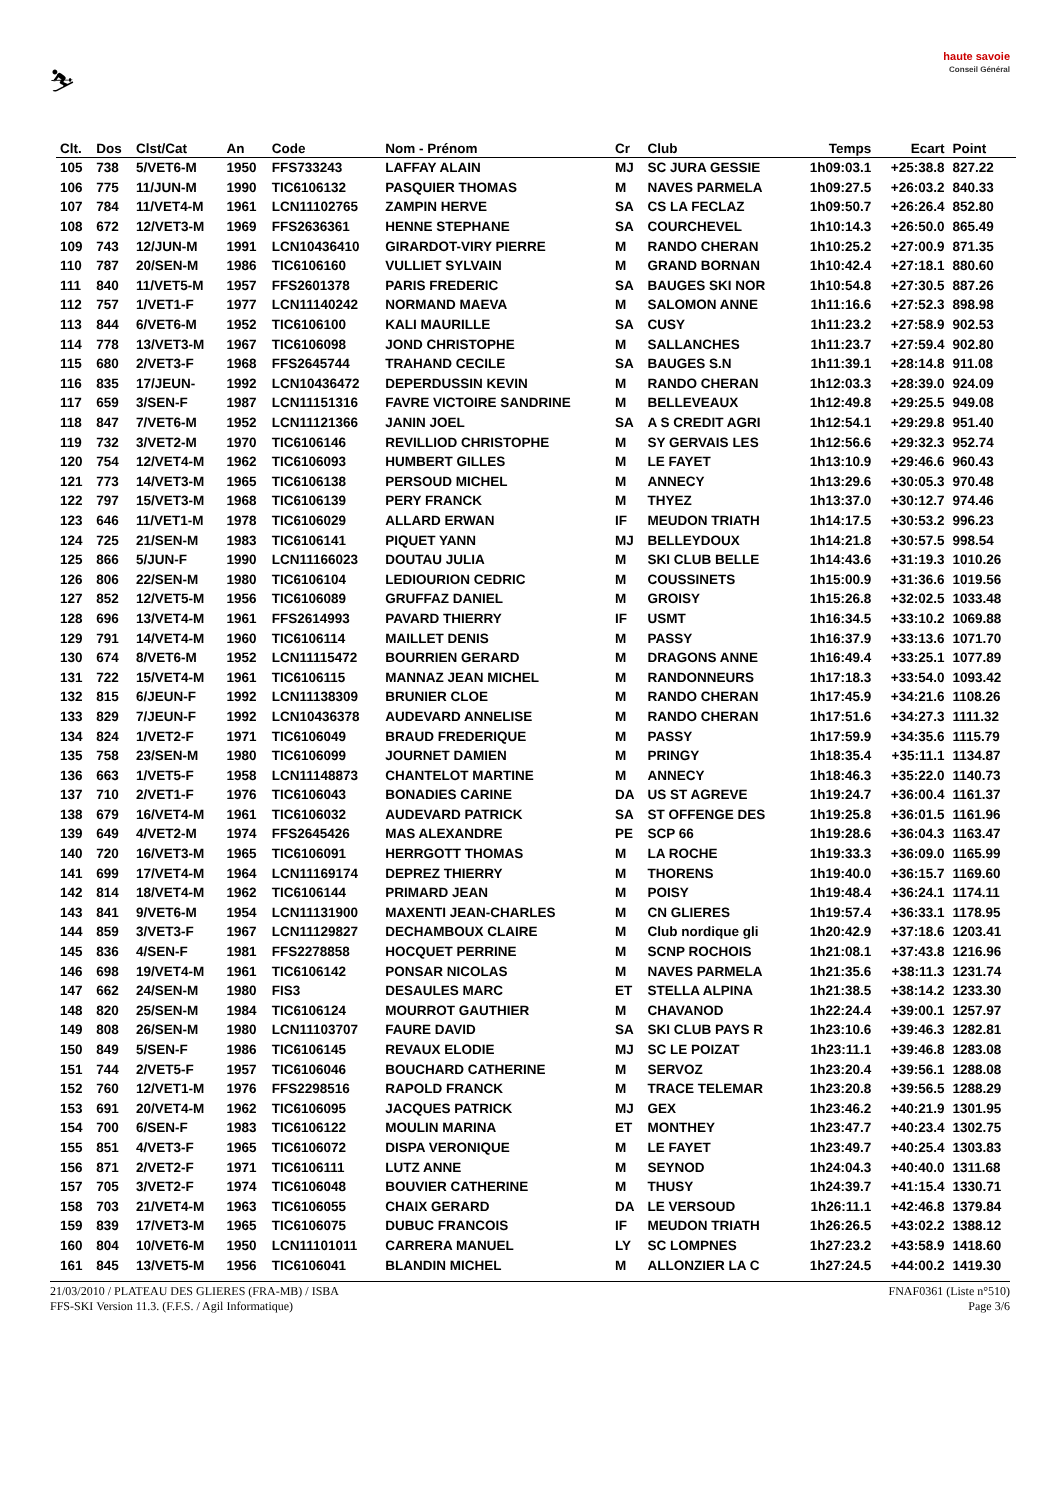⛷
haute savoie
Conseil Général
| Clt. | Dos | Clst/Cat | An | Code | Nom - Prénom | Cr | Club | Temps | Ecart | Point |
| --- | --- | --- | --- | --- | --- | --- | --- | --- | --- | --- |
| 105 | 738 | 5/VET6-M | 1950 | FFS733243 | LAFFAY ALAIN | MJ | SC JURA GESSIE | 1h09:03.1 | +25:38.8 | 827.22 |
| 106 | 775 | 11/JUN-M | 1990 | TIC6106132 | PASQUIER THOMAS | M | NAVES PARMELA | 1h09:27.5 | +26:03.2 | 840.33 |
| 107 | 784 | 11/VET4-M | 1961 | LCN11102765 | ZAMPIN HERVE | SA | CS LA FECLAZ | 1h09:50.7 | +26:26.4 | 852.80 |
| 108 | 672 | 12/VET3-M | 1969 | FFS2636361 | HENNE STEPHANE | SA | COURCHEVEL | 1h10:14.3 | +26:50.0 | 865.49 |
| 109 | 743 | 12/JUN-M | 1991 | LCN10436410 | GIRARDOT-VIRY PIERRE | M | RANDO CHERAN | 1h10:25.2 | +27:00.9 | 871.35 |
| 110 | 787 | 20/SEN-M | 1986 | TIC6106160 | VULLIET SYLVAIN | M | GRAND BORNAN | 1h10:42.4 | +27:18.1 | 880.60 |
| 111 | 840 | 11/VET5-M | 1957 | FFS2601378 | PARIS FREDERIC | SA | BAUGES SKI NOR | 1h10:54.8 | +27:30.5 | 887.26 |
| 112 | 757 | 1/VET1-F | 1977 | LCN11140242 | NORMAND MAEVA | M | SALOMON ANNE | 1h11:16.6 | +27:52.3 | 898.98 |
| 113 | 844 | 6/VET6-M | 1952 | TIC6106100 | KALI MAURILLE | SA | CUSY | 1h11:23.2 | +27:58.9 | 902.53 |
| 114 | 778 | 13/VET3-M | 1967 | TIC6106098 | JOND CHRISTOPHE | M | SALLANCHES | 1h11:23.7 | +27:59.4 | 902.80 |
| 115 | 680 | 2/VET3-F | 1968 | FFS2645744 | TRAHAND CECILE | SA | BAUGES S.N | 1h11:39.1 | +28:14.8 | 911.08 |
| 116 | 835 | 17/JEUN- | 1992 | LCN10436472 | DEPERDUSSIN KEVIN | M | RANDO CHERAN | 1h12:03.3 | +28:39.0 | 924.09 |
| 117 | 659 | 3/SEN-F | 1987 | LCN11151316 | FAVRE VICTOIRE SANDRINE | M | BELLEVEAUX | 1h12:49.8 | +29:25.5 | 949.08 |
| 118 | 847 | 7/VET6-M | 1952 | LCN11121366 | JANIN JOEL | SA | A S CREDIT AGRI | 1h12:54.1 | +29:29.8 | 951.40 |
| 119 | 732 | 3/VET2-M | 1970 | TIC6106146 | REVILLIOD CHRISTOPHE | M | SY GERVAIS LES | 1h12:56.6 | +29:32.3 | 952.74 |
| 120 | 754 | 12/VET4-M | 1962 | TIC6106093 | HUMBERT GILLES | M | LE FAYET | 1h13:10.9 | +29:46.6 | 960.43 |
| 121 | 773 | 14/VET3-M | 1965 | TIC6106138 | PERSOUD MICHEL | M | ANNECY | 1h13:29.6 | +30:05.3 | 970.48 |
| 122 | 797 | 15/VET3-M | 1968 | TIC6106139 | PERY FRANCK | M | THYEZ | 1h13:37.0 | +30:12.7 | 974.46 |
| 123 | 646 | 11/VET1-M | 1978 | TIC6106029 | ALLARD ERWAN | IF | MEUDON TRIATH | 1h14:17.5 | +30:53.2 | 996.23 |
| 124 | 725 | 21/SEN-M | 1983 | TIC6106141 | PIQUET YANN | MJ | BELLEYDOUX | 1h14:21.8 | +30:57.5 | 998.54 |
| 125 | 866 | 5/JUN-F | 1990 | LCN11166023 | DOUTAU JULIA | M | SKI CLUB BELLE | 1h14:43.6 | +31:19.3 | 1010.26 |
| 126 | 806 | 22/SEN-M | 1980 | TIC6106104 | LEDIOURION CEDRIC | M | COUSSINETS | 1h15:00.9 | +31:36.6 | 1019.56 |
| 127 | 852 | 12/VET5-M | 1956 | TIC6106089 | GRUFFAZ DANIEL | M | GROISY | 1h15:26.8 | +32:02.5 | 1033.48 |
| 128 | 696 | 13/VET4-M | 1961 | FFS2614993 | PAVARD THIERRY | IF | USMT | 1h16:34.5 | +33:10.2 | 1069.88 |
| 129 | 791 | 14/VET4-M | 1960 | TIC6106114 | MAILLET DENIS | M | PASSY | 1h16:37.9 | +33:13.6 | 1071.70 |
| 130 | 674 | 8/VET6-M | 1952 | LCN11115472 | BOURRIEN GERARD | M | DRAGONS ANNE | 1h16:49.4 | +33:25.1 | 1077.89 |
| 131 | 722 | 15/VET4-M | 1961 | TIC6106115 | MANNAZ JEAN MICHEL | M | RANDONNEURS | 1h17:18.3 | +33:54.0 | 1093.42 |
| 132 | 815 | 6/JEUN-F | 1992 | LCN11138309 | BRUNIER CLOE | M | RANDO CHERAN | 1h17:45.9 | +34:21.6 | 1108.26 |
| 133 | 829 | 7/JEUN-F | 1992 | LCN10436378 | AUDEVARD ANNELISE | M | RANDO CHERAN | 1h17:51.6 | +34:27.3 | 1111.32 |
| 134 | 824 | 1/VET2-F | 1971 | TIC6106049 | BRAUD FREDERIQUE | M | PASSY | 1h17:59.9 | +34:35.6 | 1115.79 |
| 135 | 758 | 23/SEN-M | 1980 | TIC6106099 | JOURNET DAMIEN | M | PRINGY | 1h18:35.4 | +35:11.1 | 1134.87 |
| 136 | 663 | 1/VET5-F | 1958 | LCN11148873 | CHANTELOT MARTINE | M | ANNECY | 1h18:46.3 | +35:22.0 | 1140.73 |
| 137 | 710 | 2/VET1-F | 1976 | TIC6106043 | BONADIES CARINE | DA | US ST AGREVE | 1h19:24.7 | +36:00.4 | 1161.37 |
| 138 | 679 | 16/VET4-M | 1961 | TIC6106032 | AUDEVARD PATRICK | SA | ST OFFENGE DES | 1h19:25.8 | +36:01.5 | 1161.96 |
| 139 | 649 | 4/VET2-M | 1974 | FFS2645426 | MAS ALEXANDRE | PE | SCP 66 | 1h19:28.6 | +36:04.3 | 1163.47 |
| 140 | 720 | 16/VET3-M | 1965 | TIC6106091 | HERRGOTT THOMAS | M | LA ROCHE | 1h19:33.3 | +36:09.0 | 1165.99 |
| 141 | 699 | 17/VET4-M | 1964 | LCN11169174 | DEPREZ THIERRY | M | THORENS | 1h19:40.0 | +36:15.7 | 1169.60 |
| 142 | 814 | 18/VET4-M | 1962 | TIC6106144 | PRIMARD JEAN | M | POISY | 1h19:48.4 | +36:24.1 | 1174.11 |
| 143 | 841 | 9/VET6-M | 1954 | LCN11131900 | MAXENTI JEAN-CHARLES | M | CN GLIERES | 1h19:57.4 | +36:33.1 | 1178.95 |
| 144 | 859 | 3/VET3-F | 1967 | LCN11129827 | DECHAMBOUX CLAIRE | M | Club nordique gli | 1h20:42.9 | +37:18.6 | 1203.41 |
| 145 | 836 | 4/SEN-F | 1981 | FFS2278858 | HOCQUET PERRINE | M | SCNP ROCHOIS | 1h21:08.1 | +37:43.8 | 1216.96 |
| 146 | 698 | 19/VET4-M | 1961 | TIC6106142 | PONSAR NICOLAS | M | NAVES PARMELA | 1h21:35.6 | +38:11.3 | 1231.74 |
| 147 | 662 | 24/SEN-M | 1980 | FIS3 | DESAULES MARC | ET | STELLA ALPINA | 1h21:38.5 | +38:14.2 | 1233.30 |
| 148 | 820 | 25/SEN-M | 1984 | TIC6106124 | MOURROT GAUTHIER | M | CHAVANOD | 1h22:24.4 | +39:00.1 | 1257.97 |
| 149 | 808 | 26/SEN-M | 1980 | LCN11103707 | FAURE DAVID | SA | SKI CLUB PAYS R | 1h23:10.6 | +39:46.3 | 1282.81 |
| 150 | 849 | 5/SEN-F | 1986 | TIC6106145 | REVAUX ELODIE | MJ | SC LE POIZAT | 1h23:11.1 | +39:46.8 | 1283.08 |
| 151 | 744 | 2/VET5-F | 1957 | TIC6106046 | BOUCHARD CATHERINE | M | SERVOZ | 1h23:20.4 | +39:56.1 | 1288.08 |
| 152 | 760 | 12/VET1-M | 1976 | FFS2298516 | RAPOLD FRANCK | M | TRACE TELEMAR | 1h23:20.8 | +39:56.5 | 1288.29 |
| 153 | 691 | 20/VET4-M | 1962 | TIC6106095 | JACQUES PATRICK | MJ | GEX | 1h23:46.2 | +40:21.9 | 1301.95 |
| 154 | 700 | 6/SEN-F | 1983 | TIC6106122 | MOULIN MARINA | ET | MONTHEY | 1h23:47.7 | +40:23.4 | 1302.75 |
| 155 | 851 | 4/VET3-F | 1965 | TIC6106072 | DISPA VERONIQUE | M | LE FAYET | 1h23:49.7 | +40:25.4 | 1303.83 |
| 156 | 871 | 2/VET2-F | 1971 | TIC6106111 | LUTZ ANNE | M | SEYNOD | 1h24:04.3 | +40:40.0 | 1311.68 |
| 157 | 705 | 3/VET2-F | 1974 | TIC6106048 | BOUVIER CATHERINE | M | THUSY | 1h24:39.7 | +41:15.4 | 1330.71 |
| 158 | 703 | 21/VET4-M | 1963 | TIC6106055 | CHAIX GERARD | DA | LE VERSOUD | 1h26:11.1 | +42:46.8 | 1379.84 |
| 159 | 839 | 17/VET3-M | 1965 | TIC6106075 | DUBUC FRANCOIS | IF | MEUDON TRIATH | 1h26:26.5 | +43:02.2 | 1388.12 |
| 160 | 804 | 10/VET6-M | 1950 | LCN11101011 | CARRERA MANUEL | LY | SC LOMPNES | 1h27:23.2 | +43:58.9 | 1418.60 |
| 161 | 845 | 13/VET5-M | 1956 | TIC6106041 | BLANDIN MICHEL | M | ALLONZIER LA C | 1h27:24.5 | +44:00.2 | 1419.30 |
21/03/2010 / PLATEAU DES GLIERES (FRA-MB) / ISBA FNAF0361 (Liste n°510)
FFS-SKI Version 11.3. (F.F.S. / Agil Informatique) Page 3/6